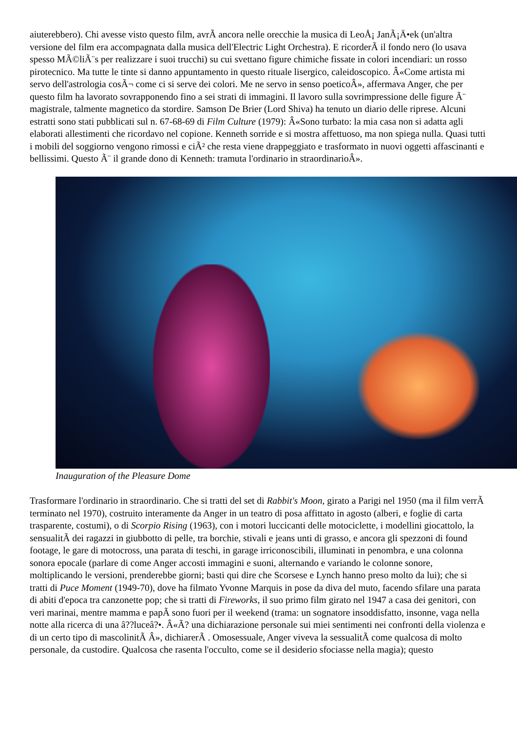aiuterebbero). Chi avesse visto questo film, avrÃ ancora nelle orecchie la musica di LeoÅ¡ JanÃ¡Ä•ek (un'altra versione del film era accompagnata dalla musica dell'Electric Light Orchestra). E ricorderÃ il fondo nero (lo usava spesso MÃ©liÃ¨s per realizzare i suoi trucchi) su cui svettano figure chimiche fissate in colori incendiari: un rosso pirotecnico. Ma tutte le tinte si danno appuntamento in questo rituale lisergico, caleidoscopico. Â«Come artista mi servo dell'astrologia cosÃ¬ come ci si serve dei colori. Me ne servo in senso poeticoÂ», affermava Anger, che per questo film ha lavorato sovrapponendo fino a sei strati di immagini. Il lavoro sulla sovrimpressione delle figure Ã¨ magistrale, talmente magnetico da stordire. Samson De Brier (Lord Shiva) ha tenuto un diario delle riprese. Alcuni estratti sono stati pubblicati sul n. 67-68-69 di Film Culture (1979): Â«Sono turbato: la mia casa non si adatta agli elaborati allestimenti che ricordavo nel copione. Kenneth sorride e si mostra affettuoso, ma non spiega nulla. Quasi tutti i mobili del soggiorno vengono rimossi e ciÃ² che resta viene drappeggiato e trasformato in nuovi oggetti affascinanti e bellissimi. Questo Ã¨ il grande dono di Kenneth: tramuta l'ordinario in straordinarioÂ».
Inauguration of the Pleasure Dome
Trasformare l'ordinario in straordinario. Che si tratti del set di Rabbit's Moon, girato a Parigi nel 1950 (ma il film verrÃ terminato nel 1970), costruito interamente da Anger in un teatro di posa affittato in agosto (alberi, e foglie di carta trasparente, costumi), o di Scorpio Rising (1963), con i motori luccicanti delle motociclette, i modellini giocattolo, la sensualitÃ dei ragazzi in giubbotto di pelle, tra borchie, stivali e jeans unti di grasso, e ancora gli spezzoni di found footage, le gare di motocross, una parata di teschi, in garage irriconoscibili, illuminati in penombra, e una colonna sonora epocale (parlare di come Anger accosti immagini e suoni, alternando e variando le colonne sonore, moltiplicando le versioni, prenderebbe giorni; basti qui dire che Scorsese e Lynch hanno preso molto da lui); che si tratti di Puce Moment (1949-70), dove ha filmato Yvonne Marquis in pose da diva del muto, facendo sfilare una parata di abiti d'epoca tra canzonette pop; che si tratti di Fireworks, il suo primo film girato nel 1947 a casa dei genitori, con veri marinai, mentre mamma e papÃ sono fuori per il weekend (trama: un sognatore insoddisfatto, insonne, vaga nella notte alla ricerca di una â??luceâ?•. Â«Ã? una dichiarazione personale sui miei sentimenti nei confronti della violenza e di un certo tipo di mascolinitÃ Â», dichiarerÃ . Omosessuale, Anger viveva la sessualitÃ come qualcosa di molto personale, da custodire. Qualcosa che rasenta l'occulto, come se il desiderio sfociasse nella magia); questo